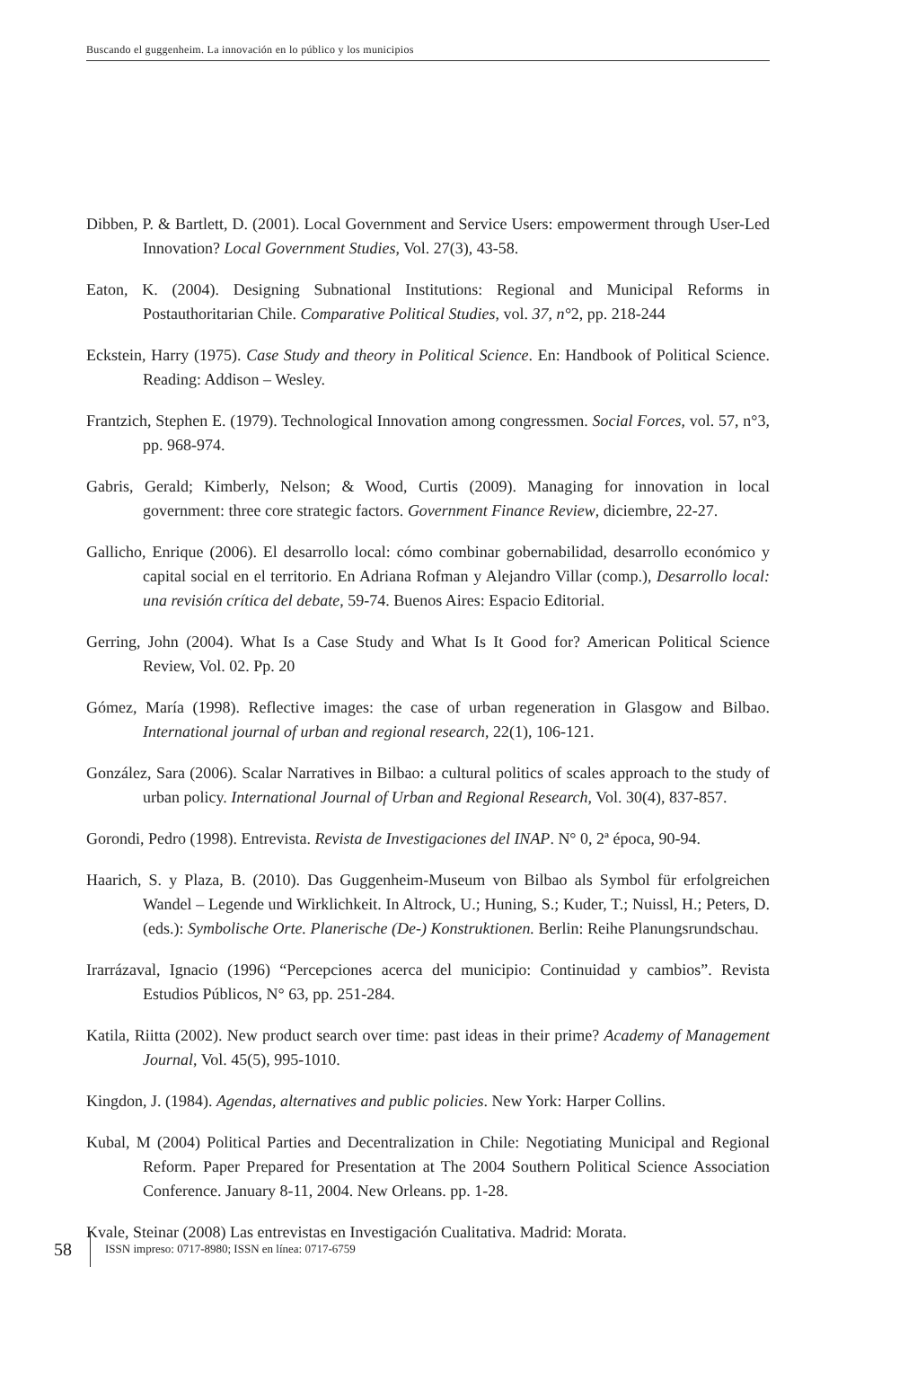Buscando el guggenheim. La innovación en lo público y los municipios
Dibben, P. & Bartlett, D. (2001). Local Government and Service Users: empowerment through User-Led Innovation? Local Government Studies, Vol. 27(3), 43-58.
Eaton, K. (2004). Designing Subnational Institutions: Regional and Municipal Reforms in Postauthoritarian Chile. Comparative Political Studies, vol. 37, n°2, pp. 218-244
Eckstein, Harry (1975). Case Study and theory in Political Science. En: Handbook of Political Science. Reading: Addison – Wesley.
Frantzich, Stephen E. (1979). Technological Innovation among congressmen. Social Forces, vol. 57, n°3, pp. 968-974.
Gabris, Gerald; Kimberly, Nelson; & Wood, Curtis (2009). Managing for innovation in local government: three core strategic factors. Government Finance Review, diciembre, 22-27.
Gallicho, Enrique (2006). El desarrollo local: cómo combinar gobernabilidad, desarrollo económico y capital social en el territorio. En Adriana Rofman y Alejandro Villar (comp.), Desarrollo local: una revisión crítica del debate, 59-74. Buenos Aires: Espacio Editorial.
Gerring, John (2004). What Is a Case Study and What Is It Good for? American Political Science Review, Vol. 02. Pp. 20
Gómez, María (1998). Reflective images: the case of urban regeneration in Glasgow and Bilbao. International journal of urban and regional research, 22(1), 106-121.
González, Sara (2006). Scalar Narratives in Bilbao: a cultural politics of scales approach to the study of urban policy. International Journal of Urban and Regional Research, Vol. 30(4), 837-857.
Gorondi, Pedro (1998). Entrevista. Revista de Investigaciones del INAP. N° 0, 2ª época, 90-94.
Haarich, S. y Plaza, B. (2010). Das Guggenheim-Museum von Bilbao als Symbol für erfolgreichen Wandel – Legende und Wirklichkeit. In Altrock, U.; Huning, S.; Kuder, T.; Nuissl, H.; Peters, D. (eds.): Symbolische Orte. Planerische (De-) Konstruktionen. Berlin: Reihe Planungsrundschau.
Irarrázaval, Ignacio (1996) “Percepciones acerca del municipio: Continuidad y cambios”. Revista Estudios Públicos, N° 63, pp. 251-284.
Katila, Riitta (2002). New product search over time: past ideas in their prime? Academy of Management Journal, Vol. 45(5), 995-1010.
Kingdon, J. (1984). Agendas, alternatives and public policies. New York: Harper Collins.
Kubal, M (2004) Political Parties and Decentralization in Chile: Negotiating Municipal and Regional Reform. Paper Prepared for Presentation at The 2004 Southern Political Science Association Conference. January 8-11, 2004. New Orleans. pp. 1-28.
Kvale, Steinar (2008) Las entrevistas en Investigación Cualitativa. Madrid: Morata.
58 ISSN impreso: 0717-8980; ISSN en línea: 0717-6759